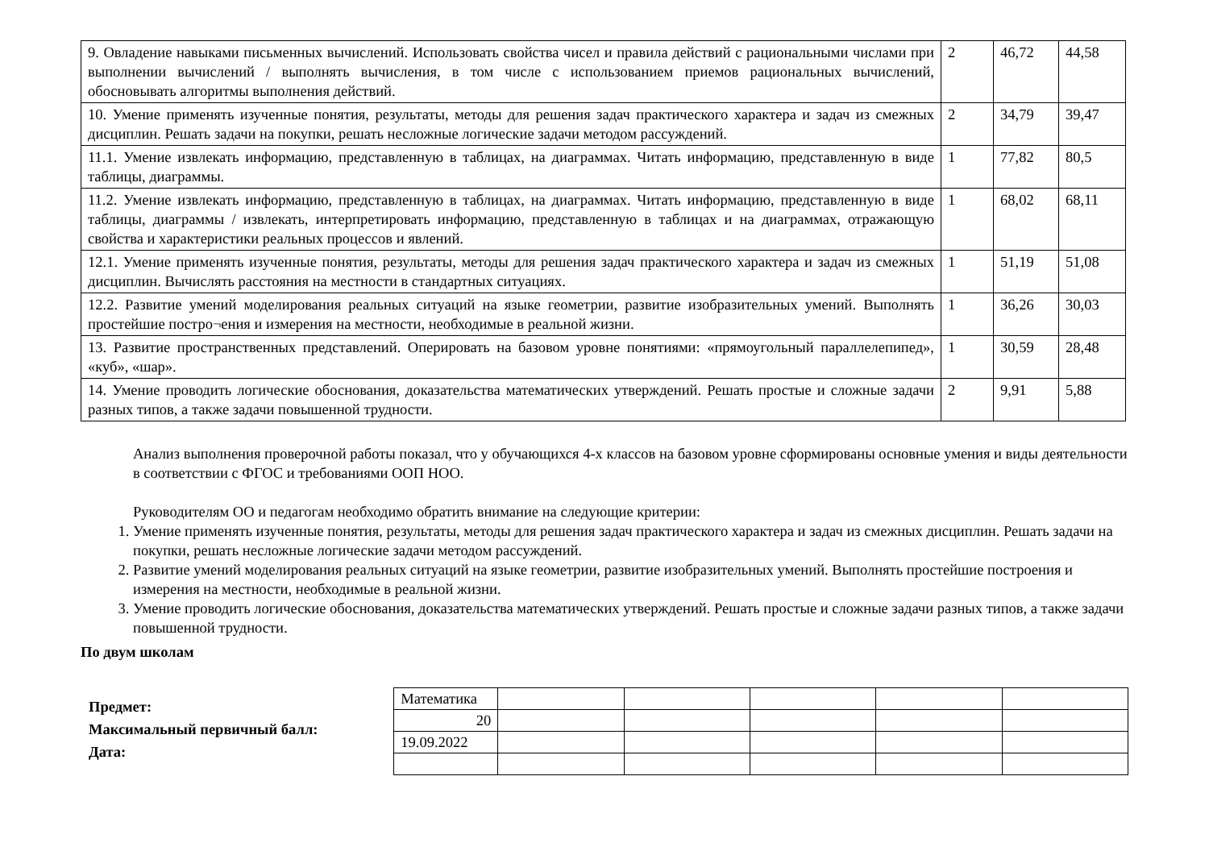| 9. Овладение навыками письменных вычислений. Использовать свойства чисел и правила действий с рациональными числами при выполнении вычислений / выполнять вычисления, в том числе с использованием приемов рациональных вычислений, обосновывать алгоритмы выполнения действий. | 2 | 46,72 | 44,58 |
| 10. Умение применять изученные понятия, результаты, методы для решения задач практического характера и задач из смежных дисциплин. Решать задачи на покупки, решать несложные логические задачи методом рассуждений. | 2 | 34,79 | 39,47 |
| 11.1. Умение извлекать информацию, представленную в таблицах, на диаграммах. Читать информацию, представленную в виде таблицы, диаграммы. | 1 | 77,82 | 80,5 |
| 11.2. Умение извлекать информацию, представленную в таблицах, на диаграммах. Читать информацию, представленную в виде таблицы, диаграммы / извлекать, интерпретировать информацию, представленную в таблицах и на диаграммах, отражающую свойства и характеристики реальных процессов и явлений. | 1 | 68,02 | 68,11 |
| 12.1. Умение применять изученные понятия, результаты, методы для решения задач практического характера и задач из смежных дисциплин. Вычислять расстояния на местности в стандартных ситуациях. | 1 | 51,19 | 51,08 |
| 12.2. Развитие умений моделирования реальных ситуаций на языке геометрии, развитие изобразительных умений. Выполнять простейшие постро¬ения и измерения на местности, необходимые в реальной жизни. | 1 | 36,26 | 30,03 |
| 13. Развитие пространственных представлений. Оперировать на базовом уровне понятиями: «прямоугольный параллелепипед», «куб», «шар». | 1 | 30,59 | 28,48 |
| 14. Умение проводить логические обоснования, доказательства математических утверждений. Решать простые и сложные задачи разных типов, а также задачи повышенной трудности. | 2 | 9,91 | 5,88 |
Анализ выполнения проверочной работы показал, что у обучающихся 4-х классов на базовом уровне сформированы основные умения и виды деятельности в соответствии с ФГОС и требованиями ООП НОО.
Руководителям ОО и педагогам необходимо обратить внимание на следующие критерии:
1. Умение применять изученные понятия, результаты, методы для решения задач практического характера и задач из смежных дисциплин. Решать задачи на покупки, решать несложные логические задачи методом рассуждений.
2. Развитие умений моделирования реальных ситуаций на языке геометрии, развитие изобразительных умений. Выполнять простейшие построения и измерения на местности, необходимые в реальной жизни.
3. Умение проводить логические обоснования, доказательства математических утверждений. Решать простые и сложные задачи разных типов, а также задачи повышенной трудности.
По двум школам
Предмет:
Максимальный первичный балл:
Дата:
| Математика | | | | | |
| 20 | | | | | |
| 19.09.2022 | | | | | |